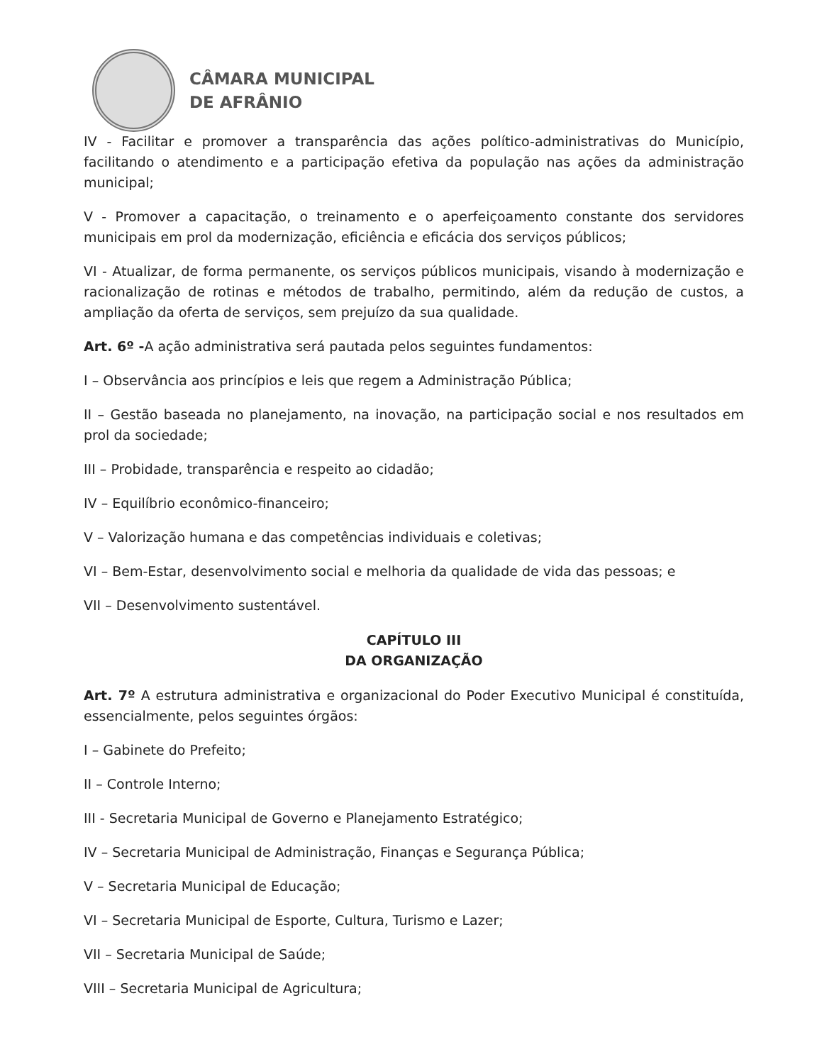CÂMARA MUNICIPAL
DE AFRÂNIO
IV - Facilitar e promover a transparência das ações político-administrativas do Município, facilitando o atendimento e a participação efetiva da população nas ações da administração municipal;
V - Promover a capacitação, o treinamento e o aperfeiçoamento constante dos servidores municipais em prol da modernização, eficiência e eficácia dos serviços públicos;
VI - Atualizar, de forma permanente, os serviços públicos municipais, visando à modernização e racionalização de rotinas e métodos de trabalho, permitindo, além da redução de custos, a ampliação da oferta de serviços, sem prejuízo da sua qualidade.
Art. 6º -A ação administrativa será pautada pelos seguintes fundamentos:
I – Observância aos princípios e leis que regem a Administração Pública;
II – Gestão baseada no planejamento, na inovação, na participação social e nos resultados em prol da sociedade;
III – Probidade, transparência e respeito ao cidadão;
IV – Equilíbrio econômico-financeiro;
V – Valorização humana e das competências individuais e coletivas;
VI – Bem-Estar, desenvolvimento social e melhoria da qualidade de vida das pessoas; e
VII – Desenvolvimento sustentável.
CAPÍTULO III
DA ORGANIZAÇÃO
Art. 7º A estrutura administrativa e organizacional do Poder Executivo Municipal é constituída, essencialmente, pelos seguintes órgãos:
I – Gabinete do Prefeito;
II – Controle Interno;
III - Secretaria Municipal de Governo e Planejamento Estratégico;
IV – Secretaria Municipal de Administração, Finanças e Segurança Pública;
V – Secretaria Municipal de Educação;
VI – Secretaria Municipal de Esporte, Cultura, Turismo e Lazer;
VII – Secretaria Municipal de Saúde;
VIII – Secretaria Municipal de Agricultura;